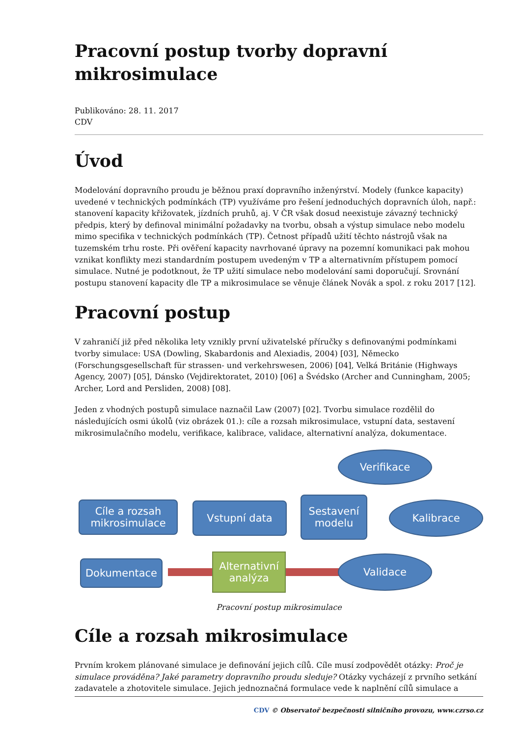Pracovní postup tvorby dopravní mikrosimulace
Publikováno: 28. 11. 2017
CDV
Úvod
Modelování dopravního proudu je běžnou praxí dopravního inženýrství. Modely (funkce kapacity) uvedené v technických podmínkách (TP) využíváme pro řešení jednoduchých dopravních úloh, např.: stanovení kapacity křižovatek, jízdních pruhů, aj. V ČR však dosud neexistuje závazný technický předpis, který by definoval minimální požadavky na tvorbu, obsah a výstup simulace nebo modelu mimo specifika v technických podmínkách (TP). Četnost případů užití těchto nástrojů však na tuzemském trhu roste. Při ověření kapacity navrhované úpravy na pozemní komunikaci pak mohou vznikat konflikty mezi standardním postupem uvedeným v TP a alternativním přístupem pomocí simulace. Nutné je podotknout, že TP užití simulace nebo modelování sami doporučují. Srovnání postupu stanovení kapacity dle TP a mikrosimulace se věnuje článek Novák a spol. z roku 2017 [12].
Pracovní postup
V zahraničí již před několika lety vznikly první uživatelské příručky s definovanými podmínkami tvorby simulace: USA (Dowling, Skabardonis and Alexiadis, 2004) [03], Německo (Forschungsgesellschaft für strassen- und verkehrswesen, 2006) [04], Velká Británie (Highways Agency, 2007) [05], Dánsko (Vejdirektoratet, 2010) [06] a Švédsko (Archer and Cunningham, 2005; Archer, Lord and Persliden, 2008) [08].
Jeden z vhodných postupů simulace naznačil Law (2007) [02]. Tvorbu simulace rozdělil do následujících osmi úkolů (viz obrázek 01.): cíle a rozsah mikrosimulace, vstupní data, sestavení mikrosimulačního modelu, verifikace, kalibrace, validace, alternativní analýza, dokumentace.
Verifikace
Cíle a rozsah mikrosimulace
Vstupní data
Sestavení modelu
Kalibrace
Dokumentace
Alternativní analýza
Validace
Pracovní postup mikrosimulace
Cíle a rozsah mikrosimulace
Prvním krokem plánované simulace je definování jejich cílů. Cíle musí zodpovědět otázky: Proč je simulace prováděna? Jaké parametry dopravního proudu sleduje? Otázky vycházejí z prvního setkání zadavatele a zhotovitele simulace. Jejich jednoznačná formulace vede k naplnění cílů simulace a
CDV © Observatoř bezpečnosti silničního provozu, www.czrso.cz